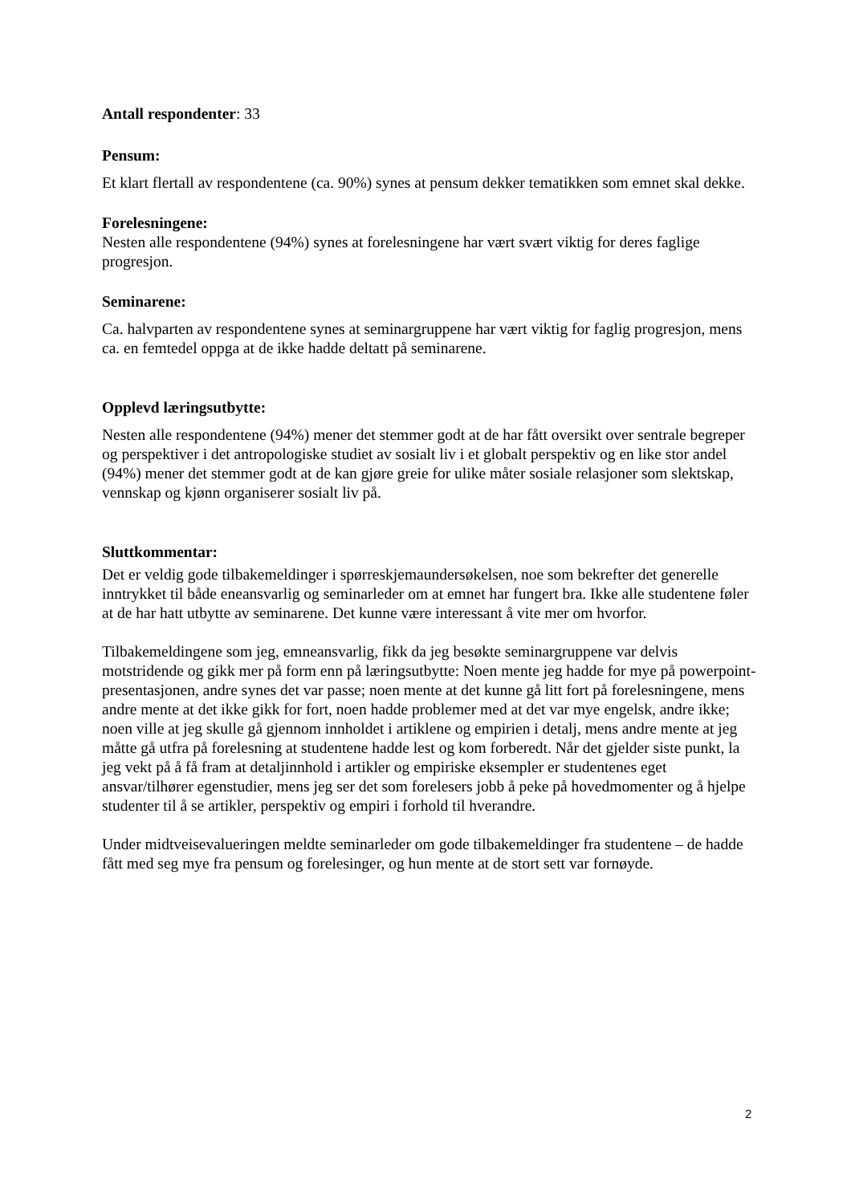Antall respondenter: 33
Pensum:
Et klart flertall av respondentene (ca. 90%) synes at pensum dekker tematikken som emnet skal dekke.
Forelesningene:
Nesten alle respondentene (94%) synes at forelesningene har vært svært viktig for deres faglige progresjon.
Seminarene:
Ca. halvparten av respondentene synes at seminargruppene har vært viktig for faglig progresjon, mens ca. en femtedel oppga at de ikke hadde deltatt på seminarene.
Opplevd læringsutbytte:
Nesten alle respondentene (94%) mener det stemmer godt at de har fått oversikt over sentrale begreper og perspektiver i det antropologiske studiet av sosialt liv i et globalt perspektiv og en like stor andel (94%) mener det stemmer godt at de kan gjøre greie for ulike måter sosiale relasjoner som slektskap, vennskap og kjønn organiserer sosialt liv på.
Sluttkommentar:
Det er veldig gode tilbakemeldinger i spørreskjemaundersøkelsen, noe som bekrefter det generelle inntrykket til både eneansvarlig og seminarleder om at emnet har fungert bra. Ikke alle studentene føler at de har hatt utbytte av seminarene. Det kunne være interessant å vite mer om hvorfor.
Tilbakemeldingene som jeg, emneansvarlig, fikk da jeg besøkte seminargruppene var delvis motstridende og gikk mer på form enn på læringsutbytte: Noen mente jeg hadde for mye på powerpoint-presentasjonen, andre synes det var passe; noen mente at det kunne gå litt fort på forelesningene, mens andre mente at det ikke gikk for fort, noen hadde problemer med at det var mye engelsk, andre ikke; noen ville at jeg skulle gå gjennom innholdet i artiklene og empirien i detalj, mens andre mente at jeg måtte gå utfra på forelesning at studentene hadde lest og kom forberedt. Når det gjelder siste punkt, la jeg vekt på å få fram at detaljinnhold i artikler og empiriske eksempler er studentenes eget ansvar/tilhører egenstudier, mens jeg ser det som forelesers jobb å peke på hovedmomenter og å hjelpe studenter til å se artikler, perspektiv og empiri i forhold til hverandre.
Under midtveisevalueringen meldte seminarleder om gode tilbakemeldinger fra studentene – de hadde fått med seg mye fra pensum og forelesinger, og hun mente at de stort sett var fornøyde.
2